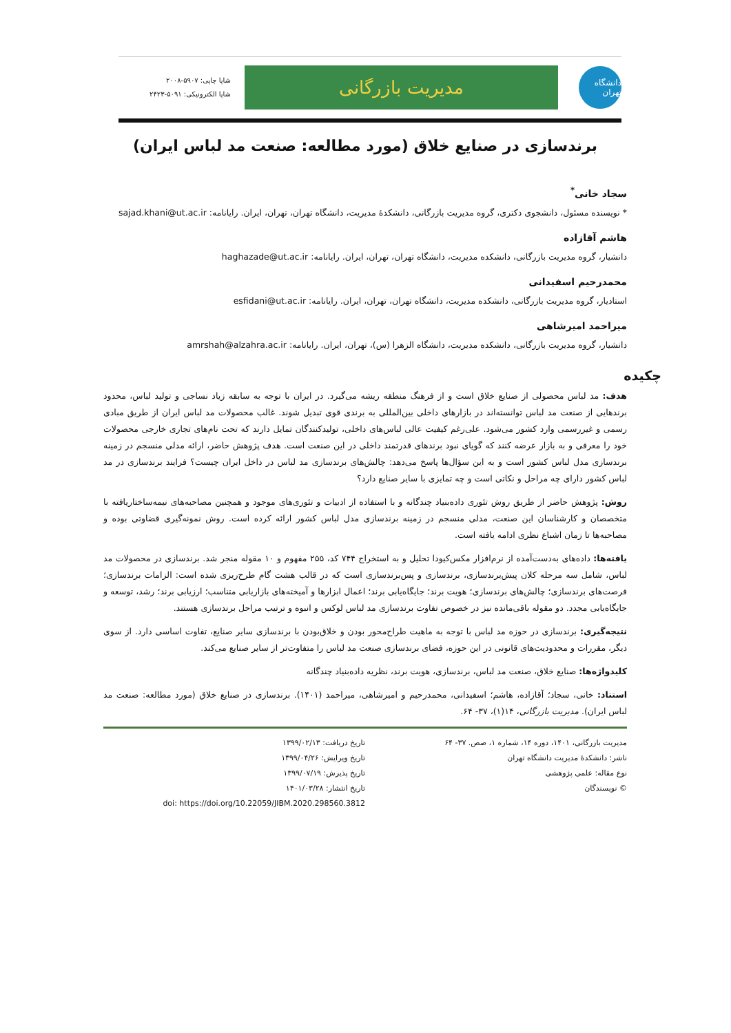دانشگاه تهران
مدیریت بازرگانی
شاپا چاپی: ۵۹۰۷-۲۰۰۸
شاپا الکترونیکی: ۵۰۹۱-۲۴۲۳
برندسازی در صنایع خلاق (مورد مطالعه: صنعت مد لباس ایران)
سجاد خانی<sup>*</sup>
* نویسنده مسئول، دانشجوی دکتری، گروه مدیریت بازرگانی، دانشکدهٔ مدیریت، دانشگاه تهران، تهران، ایران. رایانامه: sajad.khani@ut.ac.ir
هاشم آقازاده
دانشیار، گروه مدیریت بازرگانی، دانشکده مدیریت، دانشگاه تهران، تهران، ایران. رایانامه: haghazade@ut.ac.ir
محمدرحیم اسفیدانی
استادیار، گروه مدیریت بازرگانی، دانشکده مدیریت، دانشگاه تهران، تهران، ایران. رایانامه: esfidani@ut.ac.ir
میراحمد امیرشاهی
دانشیار، گروه مدیریت بازرگانی، دانشکده مدیریت، دانشگاه الزهرا (س)، تهران، ایران. رایانامه: amrshah@alzahra.ac.ir
چکیده
هدف: مد لباس محصولی از صنایع خلاق است و از فرهنگ منطقه ریشه می‌گیرد. در ایران با توجه به سابقه زیاد نساجی و تولید لباس، محدود برندهایی از صنعت مد لباس توانسته‌اند در بازارهای داخلی بین‌المللی به برندی قوی تبدیل شوند. غالب محصولات مد لباس ایران از طریق مبادی رسمی و غیررسمی وارد کشور می‌شود. علی‌رغم کیفیت عالی لباس‌های داخلی، تولیدکنندگان تمایل دارند که تحت نام‌های تجاری خارجی محصولات خود را معرفی و به بازار عرضه کنند که گویای نبود برندهای قدرتمند داخلی در این صنعت است. هدف پژوهش حاضر، ارائه مدلی منسجم در زمینه برندسازی مدل لباس کشور است و به این سؤال‌ها پاسخ می‌دهد: چالش‌های برندسازی مد لباس در داخل ایران چیست؟ فرایند برندسازی در مد لباس کشور دارای چه مراحل و نکاتی است و چه تمایزی با سایر صنایع دارد؟
روش: پژوهش حاضر از طریق روش تئوری داده‌بنیاد چندگانه و با استفاده از ادبیات و تئوری‌های موجود و همچنین مصاحبه‌های نیمه‌ساختاریافته با متخصصان و کارشناسان این صنعت، مدلی منسجم در زمینه برندسازی مدل لباس کشور ارائه کرده است. روش نمونه‌گیری قضاوتی بوده و مصاحبه‌ها تا زمان اشباع نظری ادامه یافته است.
یافته‌ها: داده‌های به‌دست‌آمده از نرم‌افزار مکس‌کیودا تحلیل و به استخراج ۷۴۴ کد، ۲۵۵ مفهوم و ۱۰ مقوله منجر شد. برندسازی در محصولات مد لباس، شامل سه مرحله کلان پیش‌برندسازی، برندسازی و پس‌برندسازی است که در قالب هشت گام طرح‌ریزی شده است: الزامات برندسازی؛ فرصت‌های برندسازی؛ چالش‌های برندسازی؛ هویت برند؛ جایگاه‌یابی برند؛ اعمال ابزارها و آمیخته‌های بازاریابی متناسب؛ ارزیابی برند؛ رشد، توسعه و جایگاه‌یابی مجدد. دو مقوله باقی‌مانده نیز در خصوص تفاوت برندسازی مد لباس لوکس و انبوه و ترتیب مراحل برندسازی هستند.
نتیجه‌گیری: برندسازی در حوزه مد لباس با توجه به ماهیت طراح‌محور بودن و خلاق‌بودن با برندسازی سایر صنایع، تفاوت اساسی دارد. از سوی دیگر، مقررات و محدودیت‌های قانونی در این حوزه، فضای برندسازی صنعت مد لباس را متفاوت‌تر از سایر صنایع می‌کند.
کلیدواژه‌ها: صنایع خلاق، صنعت مد لباس، برندسازی، هویت برند، نظریه داده‌بنیاد چندگانه
استناد: خانی، سجاد؛ آقازاده، هاشم؛ اسفیدانی، محمدرحیم و امیرشاهی، میراحمد (۱۴۰۱). برندسازی در صنایع خلاق (مورد مطالعه: صنعت مد لباس ایران). مدیریت بازرگانی، ۱۴(۱)، ۳۷- ۶۴.
مدیریت بازرگانی، ۱۴۰۱، دوره ۱۴، شماره ۱، صص. ۳۷- ۶۴
ناشر: دانشکدهٔ مدیریت دانشگاه تهران
نوع مقاله: علمی پژوهشی
© نویسندگان
تاریخ دریافت: ۱۳۹۹/۰۲/۱۳
تاریخ ویرایش: ۱۳۹۹/۰۴/۲۶
تاریخ پذیرش: ۱۳۹۹/۰۷/۱۹
تاریخ انتشار: ۱۴۰۱/۰۳/۲۸
doi: https://doi.org/10.22059/JIBM.2020.298560.3812